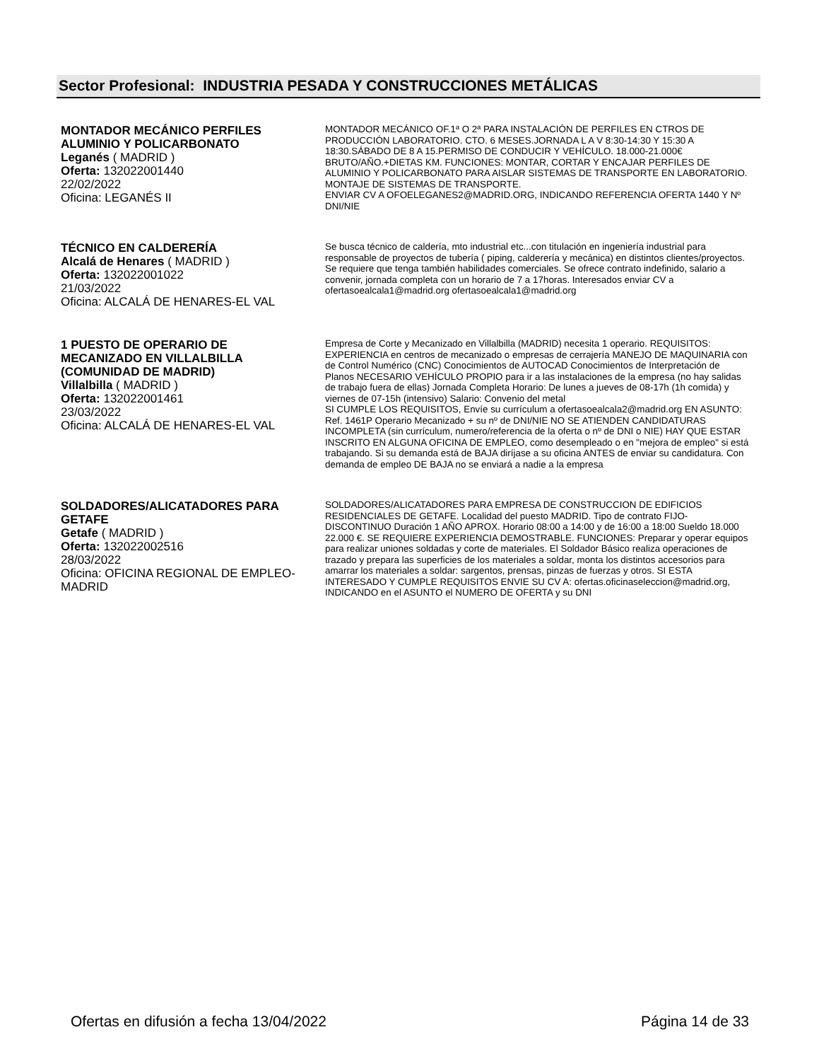Sector Profesional: INDUSTRIA PESADA Y CONSTRUCCIONES METÁLICAS
MONTADOR MECÁNICO PERFILES ALUMINIO Y POLICARBONATO
Leganés ( MADRID )
Oferta: 132022001440
22/02/2022
Oficina: LEGANÉS II
MONTADOR MECÁNICO OF.1ª O 2ª PARA INSTALACIÓN DE PERFILES EN CTROS DE PRODUCCIÓN LABORATORIO. CTO. 6 MESES.JORNADA L A V 8:30-14:30 Y 15:30 A 18:30.SÁBADO DE 8 A 15.PERMISO DE CONDUCIR Y VEHÍCULO. 18.000-21.000€ BRUTO/AÑO.+DIETAS KM. FUNCIONES: MONTAR, CORTAR Y ENCAJAR PERFILES DE ALUMINIO Y POLICARBONATO PARA AISLAR SISTEMAS DE TRANSPORTE EN LABORATORIO. MONTAJE DE SISTEMAS DE TRANSPORTE.
ENVIAR CV A OFOELEGANES2@MADRID.ORG, INDICANDO REFERENCIA OFERTA 1440 Y Nº DNI/NIE
TÉCNICO EN CALDERERÍA
Alcalá de Henares ( MADRID )
Oferta: 132022001022
21/03/2022
Oficina: ALCALÁ DE HENARES-EL VAL
Se busca técnico de caldería, mto industrial etc...con titulación en ingeniería industrial para responsable de proyectos de tubería ( piping, calderería y mecánica) en distintos clientes/proyectos. Se requiere que tenga también habilidades comerciales. Se ofrece contrato indefinido, salario a convenir, jornada completa con un horario de 7 a 17horas. Interesados enviar CV a ofertasoealcala1@madrid.org ofertasoealcala1@madrid.org
1 PUESTO DE OPERARIO DE MECANIZADO EN VILLALBILLA (COMUNIDAD DE MADRID)
Villalbilla ( MADRID )
Oferta: 132022001461
23/03/2022
Oficina: ALCALÁ DE HENARES-EL VAL
Empresa de Corte y Mecanizado en Villalbilla (MADRID) necesita 1 operario. REQUISITOS: EXPERIENCIA en centros de mecanizado o empresas de cerrajería MANEJO DE MAQUINARIA con de Control Numérico (CNC) Conocimientos de AUTOCAD Conocimientos de Interpretación de Planos NECESARIO VEHÍCULO PROPIO para ir a las instalaciones de la empresa (no hay salidas de trabajo fuera de ellas) Jornada Completa Horario: De lunes a jueves de 08-17h (1h comida) y viernes de 07-15h (intensivo) Salario: Convenio del metal
SI CUMPLE LOS REQUISITOS, Envíe su currículum a ofertasoealcala2@madrid.org EN ASUNTO: Ref. 1461P Operario Mecanizado + su nº de DNI/NIE NO SE ATIENDEN CANDIDATURAS INCOMPLETA (sin currículum, numero/referencia de la oferta o nº de DNI o NIE) HAY QUE ESTAR INSCRITO EN ALGUNA OFICINA DE EMPLEO, como desempleado o en "mejora de empleo" si está trabajando. Si su demanda está de BAJA diríjase a su oficina ANTES de enviar su candidatura. Con demanda de empleo DE BAJA no se enviará a nadie a la empresa
SOLDADORES/ALICATADORES PARA GETAFE
Getafe ( MADRID )
Oferta: 132022002516
28/03/2022
Oficina: OFICINA REGIONAL DE EMPLEO-MADRID
SOLDADORES/ALICATADORES PARA EMPRESA DE CONSTRUCCION DE EDIFICIOS RESIDENCIALES DE GETAFE. Localidad del puesto MADRID. Tipo de contrato FIJO-DISCONTINUO Duración 1 AÑO APROX. Horario 08:00 a 14:00 y de 16:00 a 18:00 Sueldo 18.000 22.000 €. SE REQUIERE EXPERIENCIA DEMOSTRABLE. FUNCIONES: Preparar y operar equipos para realizar uniones soldadas y corte de materiales. El Soldador Básico realiza operaciones de trazado y prepara las superficies de los materiales a soldar, monta los distintos accesorios para amarrar los materiales a soldar: sargentos, prensas, pinzas de fuerzas y otros. SI ESTA INTERESADO Y CUMPLE REQUISITOS ENVIE SU CV A: ofertas.oficinaseleccion@madrid.org, INDICANDO en el ASUNTO el NUMERO DE OFERTA y su DNI
Ofertas en difusión a fecha 13/04/2022 Página 14 de 33